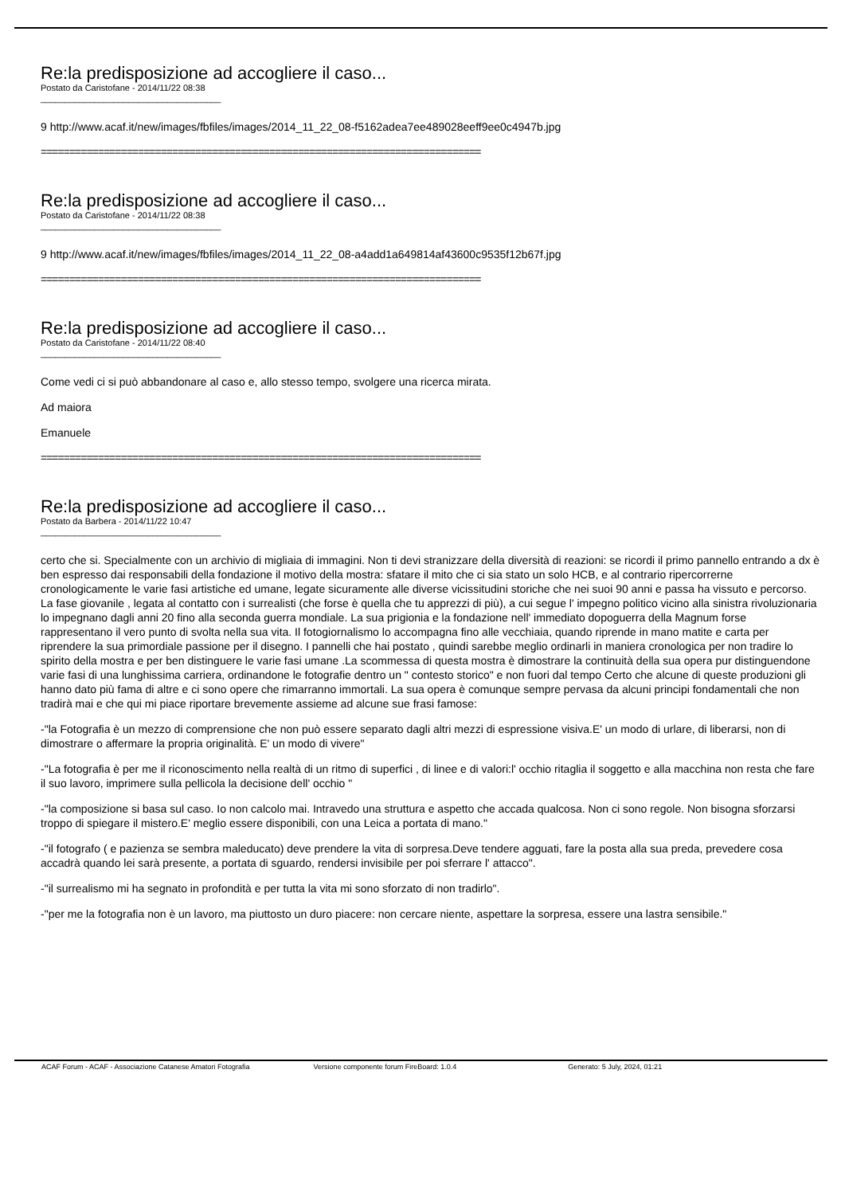Re:la predisposizione ad accogliere il caso...
Postato da Caristofane - 2014/11/22 08:38
_____________________________________
9 http://www.acaf.it/new/images/fbfiles/images/2014_11_22_08-f5162adea7ee489028eeff9ee0c4947b.jpg
=============================================================================
Re:la predisposizione ad accogliere il caso...
Postato da Caristofane - 2014/11/22 08:38
_____________________________________
9 http://www.acaf.it/new/images/fbfiles/images/2014_11_22_08-a4add1a649814af43600c9535f12b67f.jpg
=============================================================================
Re:la predisposizione ad accogliere il caso...
Postato da Caristofane - 2014/11/22 08:40
_____________________________________
Come vedi ci si può abbandonare al caso e, allo stesso tempo, svolgere una ricerca mirata.
Ad maiora
Emanuele
=============================================================================
Re:la predisposizione ad accogliere il caso...
Postato da Barbera - 2014/11/22 10:47
_____________________________________
certo che si. Specialmente con un archivio di migliaia di immagini. Non ti devi stranizzare della diversità di reazioni: se ricordi il primo pannello entrando a dx è ben espresso dai responsabili della fondazione il motivo della mostra: sfatare il mito che ci sia stato un solo HCB, e al contrario ripercorrerne cronologicamente le varie fasi artistiche ed umane, legate sicuramente alle diverse vicissitudini storiche che nei suoi 90 anni e passa ha vissuto e percorso. La fase giovanile , legata al contatto con i surrealisti (che forse è quella che tu apprezzi di più), a cui segue l' impegno politico vicino alla sinistra rivoluzionaria lo impegnano dagli anni 20 fino alla seconda guerra mondiale. La sua prigionia e la fondazione nell' immediato dopoguerra della Magnum forse rappresentano il vero punto di svolta nella sua vita. Il fotogiornalismo lo accompagna fino alle vecchiaia, quando riprende in mano matite e carta per riprendere la sua primordiale passione per il disegno. I pannelli che hai postato , quindi sarebbe meglio ordinarli in maniera cronologica per non tradire lo spirito della mostra e per ben distinguere le varie fasi umane .La scommessa di questa mostra è dimostrare la continuità della sua opera pur distinguendone varie fasi di una lunghissima carriera, ordinandone le fotografie dentro un " contesto storico" e non fuori dal tempo Certo che alcune di queste produzioni gli hanno dato più fama di altre e ci sono opere che rimarranno immortali. La sua opera è comunque sempre pervasa da alcuni principi fondamentali che non tradirà mai e che qui mi piace riportare brevemente assieme ad alcune sue frasi famose:
-"la Fotografia è un mezzo di comprensione che non può essere separato dagli altri mezzi di espressione visiva.E' un modo di urlare, di liberarsi, non di dimostrare o affermare la propria originalità. E' un modo di vivere"
-"La fotografia è per me il riconoscimento nella realtà di un ritmo di superfici , di linee e di valori:l' occhio ritaglia il soggetto e alla macchina non resta che fare il suo lavoro, imprimere sulla pellicola la decisione dell' occhio "
-"la composizione si basa sul caso. Io non calcolo mai. Intravedo una struttura e aspetto che accada qualcosa. Non ci sono regole. Non bisogna sforzarsi troppo di spiegare il mistero.E' meglio essere disponibili, con una Leica a portata di mano."
-"il fotografo ( e pazienza se sembra maleducato) deve prendere la vita di sorpresa.Deve tendere agguati, fare la posta alla sua preda, prevedere cosa accadrà quando lei sarà presente, a portata di sguardo, rendersi invisibile per poi sferrare l' attacco".
-"il surrealismo mi ha segnato in profondità e per tutta la vita mi sono sforzato di non tradirlo".
-"per me la fotografia non è un lavoro, ma piuttosto un duro piacere: non cercare niente, aspettare la sorpresa, essere una lastra sensibile."
ACAF Forum - ACAF - Associazione Catanese Amatori Fotografia Versione componente forum FireBoard: 1.0.4 Generato: 5 July, 2024, 01:21